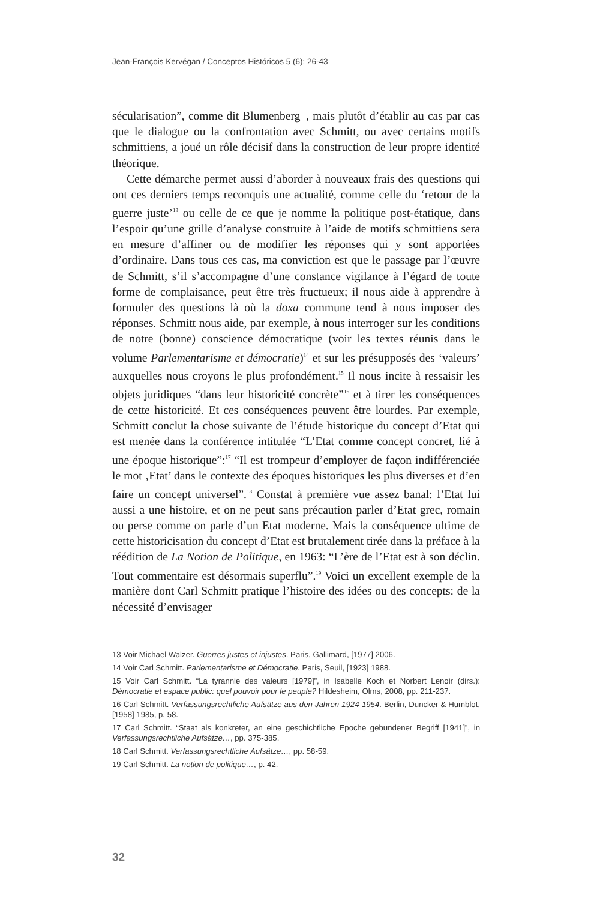Jean-François Kervégan / Conceptos Históricos 5 (6): 26-43
sécularisation”, comme dit Blumenberg–, mais plutôt d’établir au cas par cas que le dialogue ou la confrontation avec Schmitt, ou avec certains motifs schmittiens, a joué un rôle décisif dans la construction de leur propre identité théorique.
Cette démarche permet aussi d’aborder à nouveaux frais des questions qui ont ces derniers temps reconquis une actualité, comme celle du ‘retour de la guerre juste’<sup>13</sup> ou celle de ce que je nomme la politique post-étatique, dans l’espoir qu’une grille d’analyse construite à l’aide de motifs schmittiens sera en mesure d’affiner ou de modifier les réponses qui y sont apportées d’ordinaire. Dans tous ces cas, ma conviction est que le passage par l’œuvre de Schmitt, s’il s’accompagne d’une constance vigilance à l’égard de toute forme de complaisance, peut être très fructueux; il nous aide à apprendre à formuler des questions là où la doxa commune tend à nous imposer des réponses. Schmitt nous aide, par exemple, à nous interroger sur les conditions de notre (bonne) conscience démocratique (voir les textes réunis dans le volume Parlementarisme et démocratie)<sup>14</sup> et sur les présupposés des ‘valeurs’ auxquelles nous croyons le plus profondément.<sup>15</sup> Il nous incite à ressaisir les objets juridiques “dans leur historicité concrète”<sup>16</sup> et à tirer les conséquences de cette historicité. Et ces conséquences peuvent être lourdes. Par exemple, Schmitt conclut la chose suivante de l’étude historique du concept d’Etat qui est menée dans la conférence intitulée “L’Etat comme concept concret, lié à une époque historique”:<sup>17</sup> “Il est trompeur d’employer de façon indifférenciée le mot ‚Etat’ dans le contexte des époques historiques les plus diverses et d’en faire un concept universel”.<sup>18</sup> Constat à première vue assez banal: l’Etat lui aussi a une histoire, et on ne peut sans précaution parler d’Etat grec, romain ou perse comme on parle d’un Etat moderne. Mais la conséquence ultime de cette historicisation du concept d’Etat est brutalement tirée dans la préface à la réédition de La Notion de Politique, en 1963: “L’ère de l’Etat est à son déclin. Tout commentaire est désormais superflu”.<sup>19</sup> Voici un excellent exemple de la manière dont Carl Schmitt pratique l’histoire des idées ou des concepts: de la nécessité d’envisager
13 Voir Michael Walzer. Guerres justes et injustes. Paris, Gallimard, [1977] 2006.
14 Voir Carl Schmitt. Parlementarisme et Démocratie. Paris, Seuil, [1923] 1988.
15 Voir Carl Schmitt. “La tyrannie des valeurs [1979]”, in Isabelle Koch et Norbert Lenoir (dirs.): Démocratie et espace public: quel pouvoir pour le peuple? Hildesheim, Olms, 2008, pp. 211-237.
16 Carl Schmitt. Verfassungsrechtliche Aufsätze aus den Jahren 1924-1954. Berlin, Duncker & Humblot, [1958] 1985, p. 58.
17 Carl Schmitt. “Staat als konkreter, an eine geschichtliche Epoche gebundener Begriff [1941]”, in Verfassungsrechtliche Aufsätze…, pp. 375-385.
18 Carl Schmitt. Verfassungsrechtliche Aufsätze…, pp. 58-59.
19 Carl Schmitt. La notion de politique…, p. 42.
32